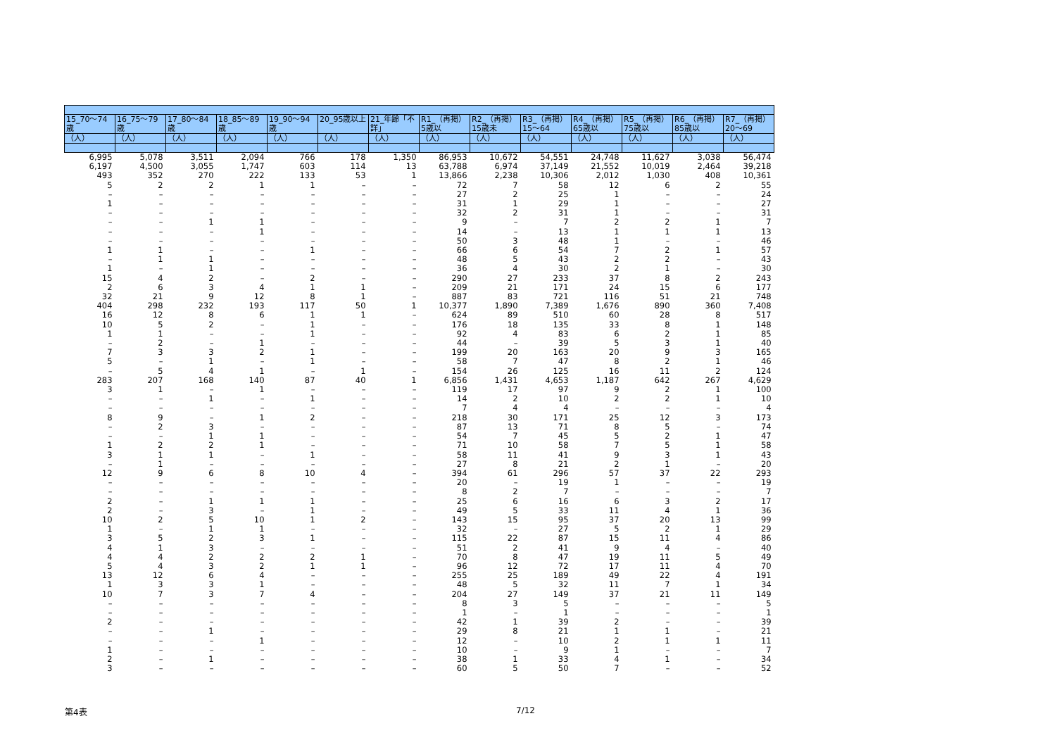| 15_70～74歳 | 16_75～79歳 | 17_80～84歳 | 18_85～89歳 | 19_90～94歳 | 20_95歳以上 | 21_年齢「不詳」 | R1_（再掲）5歳以 | R2_（再掲）15歳未 | R3_（再掲）15～64 | R4_（再掲）65歳以 | R5_（再掲）75歳以 | R6_（再掲）85歳以 | R7_（再掲）20～69 |
| --- | --- | --- | --- | --- | --- | --- | --- | --- | --- | --- | --- | --- | --- |
| （人） | （人） | （人） | （人） | （人） | （人） | （人） | （人） | （人） | （人） | （人） | （人） | （人） | （人） |
| 6,995 | 5,078 | 3,511 | 2,094 | 766 | 178 | 1,350 | 86,953 | 10,672 | 54,551 | 24,748 | 11,627 | 3,038 | 56,474 |
| 6,197 | 4,500 | 3,055 | 1,747 | 603 | 114 | 13 | 63,788 | 6,974 | 37,149 | 21,552 | 10,019 | 2,464 | 39,218 |
| 493 | 352 | 270 | 222 | 133 | 53 | 1 | 13,866 | 2,238 | 10,306 | 2,012 | 1,030 | 408 | 10,361 |
| 5 | 2 | 2 | 1 | 1 | – | – | 72 | 7 | 58 | 12 | 6 | 2 | 55 |
| – | – | – | – | – | – | – | 27 | 2 | 25 | 1 | – | – | 24 |
| 1 | – | – | – | – | – | – | 31 | 1 | 29 | 1 | – | – | 27 |
| – | – | – | – | – | – | – | 32 | 2 | 31 | 1 | – | – | 31 |
| – | – | 1 | 1 | – | – | – | 9 | – | 7 | 2 | 2 | 1 | 7 |
| – | – | – | 1 | – | – | – | 14 | – | 13 | 1 | 1 | 1 | 13 |
| – | – | – | – | – | – | – | 50 | 3 | 48 | 1 | – | – | 46 |
| 1 | 1 | – | – | 1 | – | – | 66 | 6 | 54 | 7 | 2 | 1 | 57 |
| – | 1 | 1 | – | – | – | – | 48 | 5 | 43 | 2 | 2 | – | 43 |
| 1 | – | 1 | – | – | – | – | 36 | 4 | 30 | 2 | 1 | – | 30 |
| 15 | 4 | 2 | – | 2 | – | – | 290 | 27 | 233 | 37 | 8 | 2 | 243 |
| 2 | 6 | 3 | 4 | 1 | 1 | – | 209 | 21 | 171 | 24 | 15 | 6 | 177 |
| 32 | 21 | 9 | 12 | 8 | 1 | – | 887 | 83 | 721 | 116 | 51 | 21 | 748 |
| 404 | 298 | 232 | 193 | 117 | 50 | 1 | 10,377 | 1,890 | 7,389 | 1,676 | 890 | 360 | 7,408 |
| 16 | 12 | 8 | 6 | 1 | 1 | – | 624 | 89 | 510 | 60 | 28 | 8 | 517 |
| 10 | 5 | 2 | – | 1 | – | – | 176 | 18 | 135 | 33 | 8 | 1 | 148 |
| 1 | 1 | – | – | 1 | – | – | 92 | 4 | 83 | 6 | 2 | 1 | 85 |
| – | 2 | – | 1 | – | – | – | 44 | – | 39 | 5 | 3 | 1 | 40 |
| 7 | 3 | 3 | 2 | 1 | – | – | 199 | 20 | 163 | 20 | 9 | 3 | 165 |
| 5 | – | 1 | – | 1 | – | – | 58 | 7 | 47 | 8 | 2 | 1 | 46 |
| – | 5 | 4 | 1 | – | 1 | – | 154 | 26 | 125 | 16 | 11 | 2 | 124 |
| 283 | 207 | 168 | 140 | 87 | 40 | 1 | 6,856 | 1,431 | 4,653 | 1,187 | 642 | 267 | 4,629 |
| 3 | 1 | – | 1 | – | – | – | 119 | 17 | 97 | 9 | 2 | 1 | 100 |
| – | – | 1 | – | 1 | – | – | 14 | 2 | 10 | 2 | 2 | 1 | 10 |
| – | – | – | – | – | – | – | 7 | 4 | 4 | – | – | – | 4 |
| 8 | 9 | – | 1 | 2 | – | – | 218 | 30 | 171 | 25 | 12 | 3 | 173 |
| – | 2 | 3 | – | – | – | – | 87 | 13 | 71 | 8 | 5 | – | 74 |
| – | – | 1 | 1 | – | – | – | 54 | 7 | 45 | 5 | 2 | 1 | 47 |
| 1 | 2 | 2 | 1 | – | – | – | 71 | 10 | 58 | 7 | 5 | 1 | 58 |
| 3 | 1 | 1 | – | 1 | – | – | 58 | 11 | 41 | 9 | 3 | 1 | 43 |
| – | 1 | – | – | – | – | – | 27 | 8 | 21 | 2 | 1 | – | 20 |
| 12 | 9 | 6 | 8 | 10 | 4 | – | 394 | 61 | 296 | 57 | 37 | 22 | 293 |
| – | – | – | – | – | – | – | 20 | – | 19 | 1 | – | – | 19 |
| – | – | – | – | – | – | – | 8 | 2 | 7 | – | – | – | 7 |
| 2 | – | 1 | 1 | 1 | – | – | 25 | 6 | 16 | 6 | 3 | 2 | 17 |
| 2 | – | 3 | – | 1 | – | – | 49 | 5 | 33 | 11 | 4 | 1 | 36 |
| 10 | 2 | 5 | 10 | 1 | 2 | – | 143 | 15 | 95 | 37 | 20 | 13 | 99 |
| 1 | – | 1 | 1 | – | – | – | 32 | – | 27 | 5 | 2 | 1 | 29 |
| 3 | 5 | 2 | 3 | 1 | – | – | 115 | 22 | 87 | 15 | 11 | 4 | 86 |
| 4 | 1 | 3 | – | – | – | – | 51 | 2 | 41 | 9 | 4 | – | 40 |
| 4 | 4 | 2 | 2 | 2 | 1 | – | 70 | 8 | 47 | 19 | 11 | 5 | 49 |
| 5 | 4 | 3 | 2 | 1 | 1 | – | 96 | 12 | 72 | 17 | 11 | 4 | 70 |
| 13 | 12 | 6 | 4 | – | – | – | 255 | 25 | 189 | 49 | 22 | 4 | 191 |
| 1 | 3 | 3 | 1 | – | – | – | 48 | 5 | 32 | 11 | 7 | 1 | 34 |
| 10 | 7 | 3 | 7 | 4 | – | – | 204 | 27 | 149 | 37 | 21 | 11 | 149 |
| – | – | – | – | – | – | – | 8 | 3 | 5 | – | – | – | 5 |
| – | – | – | – | – | – | – | 1 | – | 1 | – | – | – | 1 |
| 2 | – | – | – | – | – | – | 42 | 1 | 39 | 2 | – | – | 39 |
| – | – | 1 | – | – | – | – | 29 | 8 | 21 | 1 | 1 | – | 21 |
| – | – | – | 1 | – | – | – | 12 | – | 10 | 2 | 1 | 1 | 11 |
| 1 | – | – | – | – | – | – | 10 | – | 9 | 1 | – | – | 7 |
| 2 | – | 1 | – | – | – | – | 38 | 1 | 33 | 4 | 1 | – | 34 |
| 3 | – | – | – | – | – | – | 60 | 5 | 50 | 7 | – | – | 52 |
第4表 7/12